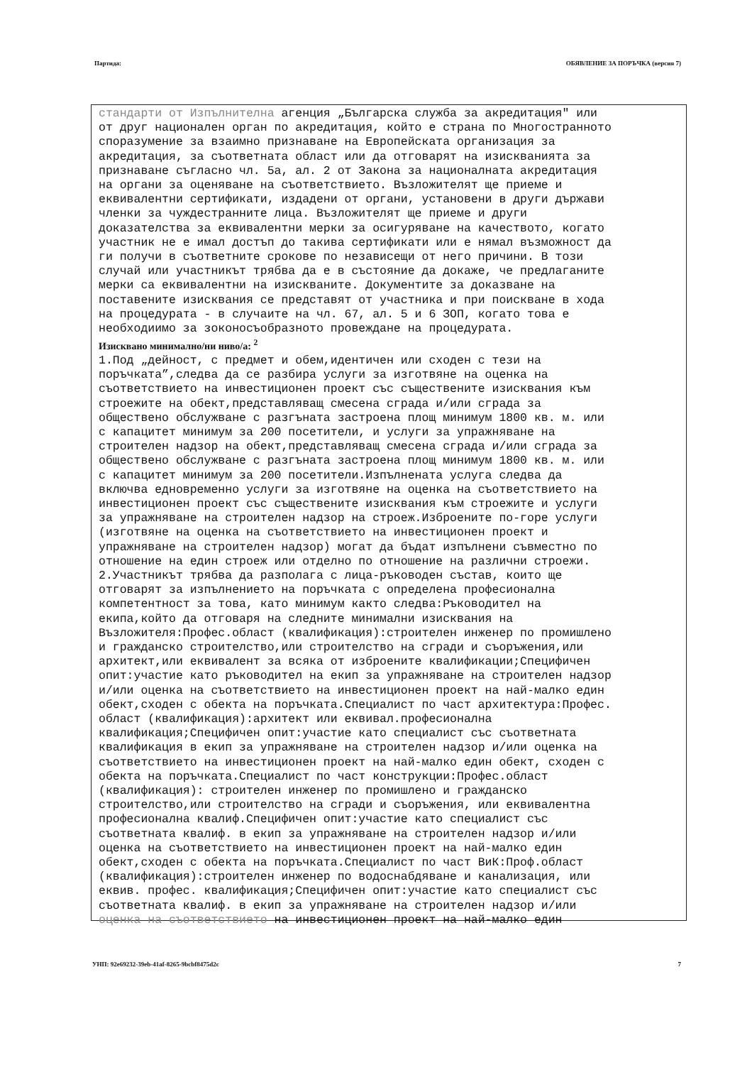Партида: ОБЯВЛЕНИЕ ЗА ПОРЪЧКА (версия 7)
стандарти от Изпълнителна агенция „Българска служба за акредитация" или от друг национален орган по акредитация, който е страна по Многостранното споразумение за взаимно признаване на Европейската организация за акредитация, за съответната област или да отговарят на изискванията за признаване съгласно чл. 5а, ал. 2 от Закона за националната акредитация на органи за оценяване на съответствието. Възложителят ще приеме и еквивалентни сертификати, издадени от органи, установени в други държави членки за чуждестранните лица. Възложителят ще приеме и други доказателства за еквивалентни мерки за осигуряване на качеството, когато участник не е имал достъп до такива сертификати или е нямал възможност да ги получи в съответните срокове по независещи от него причини. В този случай или участникът трябва да е в състояние да докаже, че предлаганите мерки са еквивалентни на изискваните. Документите за доказване на поставените изисквания се представят от участника и при поискване в хода на процедурата - в случаите на чл. 67, ал. 5 и 6 ЗОП, когато това е необходиимо за зоконосъобразното провеждане на процедурата.
Изисквано минимално/ни ниво/а: <sup>2</sup>
1.Под „дейност, с предмет и обем,идентичен или сходен с тези на поръчката”,следва да се разбира услуги за изготвяне на оценка на съответствието на инвестиционен проект със съществените изисквания към строежите на обект,представляващ смесена сграда и/или сграда за обществено обслужване с разгъната застроена площ минимум 1800 кв. м. или с капацитет минимум за 200 посетители, и услуги за упражняване на строителен надзор на обект,представляващ смесена сграда и/или сграда за обществено обслужване с разгъната застроена площ минимум 1800 кв. м. или с капацитет минимум за 200 посетители.Изпълнената услуга следва да включва едновременно услуги за изготвяне на оценка на съответствието на инвестиционен проект със съществените изисквания към строежите и услуги за упражняване на строителен надзор на строеж.Изброените по-горе услуги (изготвяне на оценка на съответствието на инвестиционен проект и упражняване на строителен надзор) могат да бъдат изпълнени съвместно по отношение на един строеж или отделно по отношение на различни строежи. 2.Участникът трябва да разполага с лица-ръководен състав, които ще отговарят за изпълнението на поръчката с определена професионална компетентност за това, като минимум както следва:Ръководител на екипа,който да отговаря на следните минимални изисквания на Възложителя:Профес.област (квалификация):строителен инженер по промишлено и гражданско строителство,или строителство на сгради и съоръжения,или архитект,или еквивалент за всяка от изброените квалификации;Специфичен опит:участие като ръководител на екип за упражняване на строителен надзор и/или оценка на съответствието на инвестиционен проект на най-малко един обект,сходен с обекта на поръчката.Специалист по част архитектура:Профес. област (квалификация):архитект или еквивал.професионална квалификация;Специфичен опит:участие като специалист със съответната квалификация в екип за упражняване на строителен надзор и/или оценка на съответствието на инвестиционен проект на най-малко един обект, сходен с обекта на поръчката.Специалист по част конструкции:Профес.област (квалификация): строителен инженер по промишлено и гражданско строителство,или строителство на сгради и съоръжения, или еквивалентна професионална квалиф.Специфичен опит:участие като специалист със съответната квалиф. в екип за упражняване на строителен надзор и/или оценка на съответствието на инвестиционен проект на най-малко един обект,сходен с обекта на поръчката.Специалист по част ВиК:Проф.област (квалификация):строителен инженер по водоснабдяване и канализация, или еквив. профес. квалификация;Специфичен опит:участие като специалист със съответната квалиф. в екип за упражняване на строителен надзор и/или оценка на съответствието на инвестиционен проект на най-малко един
УНП: 92e69232-39eb-41af-8265-9bcbf8475d2c 7